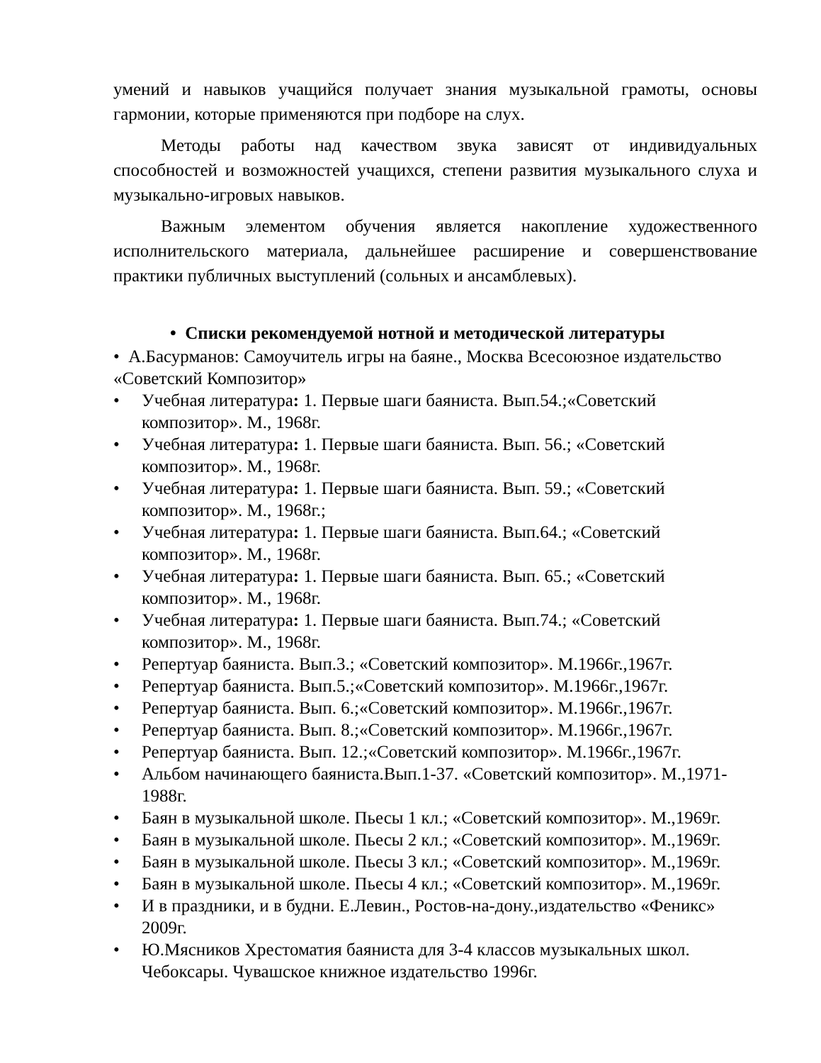умений и навыков учащийся получает знания музыкальной грамоты, основы гармонии, которые применяются при подборе на слух.
Методы работы над качеством звука зависят от индивидуальных способностей и возможностей учащихся, степени развития музыкального слуха и музыкально-игровых навыков.
Важным элементом обучения является накопление художественного исполнительского материала, дальнейшее расширение и совершенствование практики публичных выступлений (сольных и ансамблевых).
• Списки рекомендуемой нотной и методической литературы
• А.Басурманов: Самоучитель игры на баяне., Москва Всесоюзное издательство «Советский Композитор»
• Учебная литература: 1. Первые шаги баяниста. Вып.54.;«Советский композитор». М., 1968г.
• Учебная литература: 1. Первые шаги баяниста. Вып. 56.; «Советский композитор». М., 1968г.
• Учебная литература: 1. Первые шаги баяниста. Вып. 59.; «Советский композитор». М., 1968г.;
• Учебная литература: 1. Первые шаги баяниста. Вып.64.; «Советский композитор». М., 1968г.
• Учебная литература: 1. Первые шаги баяниста. Вып. 65.; «Советский композитор». М., 1968г.
• Учебная литература: 1. Первые шаги баяниста. Вып.74.; «Советский композитор». М., 1968г.
• Репертуар баяниста. Вып.3.; «Советский композитор». М.1966г.,1967г.
• Репертуар баяниста. Вып.5.;«Советский композитор». М.1966г.,1967г.
• Репертуар баяниста. Вып. 6.;«Советский композитор». М.1966г.,1967г.
• Репертуар баяниста. Вып. 8.;«Советский композитор». М.1966г.,1967г.
• Репертуар баяниста. Вып. 12.;«Советский композитор». М.1966г.,1967г.
• Альбом начинающего баяниста.Вып.1-37. «Советский композитор». М.,1971-1988г.
• Баян в музыкальной школе. Пьесы 1 кл.; «Советский композитор». М.,1969г.
• Баян в музыкальной школе. Пьесы 2 кл.; «Советский композитор». М.,1969г.
• Баян в музыкальной школе. Пьесы 3 кл.; «Советский композитор». М.,1969г.
• Баян в музыкальной школе. Пьесы 4 кл.; «Советский композитор». М.,1969г.
• И в праздники, и в будни. Е.Левин., Ростов-на-дону.,издательство «Феникс» 2009г.
• Ю.Мясников Хрестоматия баяниста для 3-4 классов музыкальных школ. Чебоксары. Чувашское книжное издательство 1996г.